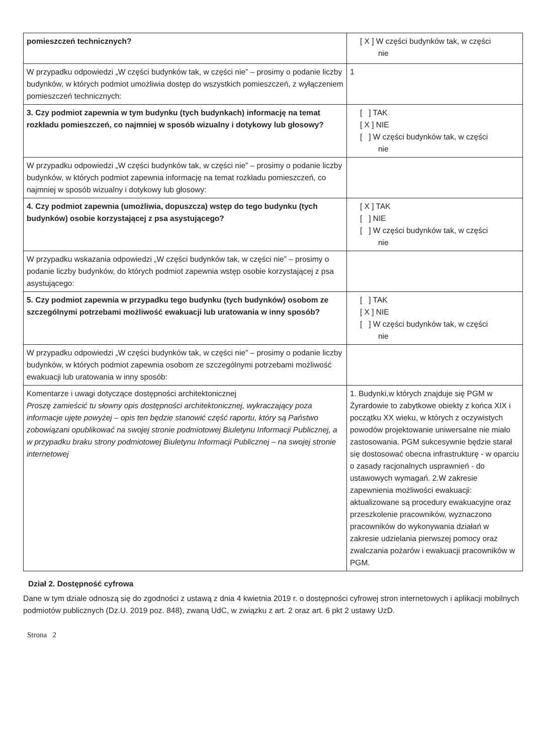| pomieszczeń technicznych? | [ X ] W części budynków tak, w części nie |
| W przypadku odpowiedzi „W części budynków tak, w części nie” – prosimy o podanie liczby budynków, w których podmiot umożliwia dostęp do wszystkich pomieszczeń, z wyłączeniem pomieszczeń technicznych: | 1 |
| 3. Czy podmiot zapewnia w tym budynku (tych budynkach) informację na temat rozkładu pomieszczeń, co najmniej w sposób wizualny i dotykowy lub głosowy? | [ ] TAK [ X ] NIE [ ] W części budynków tak, w części nie |
| W przypadku odpowiedzi „W części budynków tak, w części nie” – prosimy o podanie liczby budynków, w których podmiot zapewnia informację na temat rozkładu pomieszczeń, co najmniej w sposób wizualny i dotykowy lub głosowy: | |
| 4. Czy podmiot zapewnia (umożliwia, dopuszcza) wstęp do tego budynku (tych budynków) osobie korzystającej z psa asystującego? | [ X ] TAK [ ] NIE [ ] W części budynków tak, w części nie |
| W przypadku wskazania odpowiedzi „W części budynków tak, w części nie” – prosimy o podanie liczby budynków, do których podmiot zapewnia wstęp osobie korzystającej z psa asystującego: | |
| 5. Czy podmiot zapewnia w przypadku tego budynku (tych budynków) osobom ze szczególnymi potrzebami możliwość ewakuacji lub uratowania w inny sposób? | [ ] TAK [ X ] NIE [ ] W części budynków tak, w części nie |
| W przypadku odpowiedzi „W części budynków tak, w części nie” – prosimy o podanie liczby budynków, w których podmiot zapewnia osobom ze szczególnymi potrzebami możliwość ewakuacji lub uratowania w inny sposób: | |
| Komentarze i uwagi dotyczące dostępności architektonicznej Proszę zamieścić tu słowny opis dostępności architektonicznej, wykraczający poza informacje ujęte powyżej – opis ten będzie stanowić część raportu, który są Państwo zobowiązani opublikować na swojej stronie podmiotowej Biuletynu Informacji Publicznej, a w przypadku braku strony podmiotowej Biuletynu Informacji Publicznej – na swojej stronie internetowej | 1. Budynki,w których znajduje się PGM w Żyrardowie to zabytkowe obiekty z końca XIX i początku XX wieku, w których z oczywistych powodów projektowanie uniwersalne nie miało zastosowania. PGM sukcesywnie będzie starał się dostosować obecna infrastrukturę - w oparciu o zasady racjonalnych usprawnień - do ustawowych wymagań. 2.W zakresie zapewnienia możliwości ewakuacji: aktualizowane są procedury ewakuacyjne oraz przeszkolenie pracowników, wyznaczono pracowników do wykonywania działań w zakresie udzielania pierwszej pomocy oraz zwalczania pożarów i ewakuacji pracowników w PGM. |
Dział 2. Dostępność cyfrowa
Dane w tym dziale odnoszą się do zgodności z ustawą z dnia 4 kwietnia 2019 r. o dostępności cyfrowej stron internetowych i aplikacji mobilnych podmiotów publicznych (Dz.U. 2019 poz. 848), zwaną UdC, w związku z art. 2 oraz art. 6 pkt 2 ustawy UzD.
Strona 2